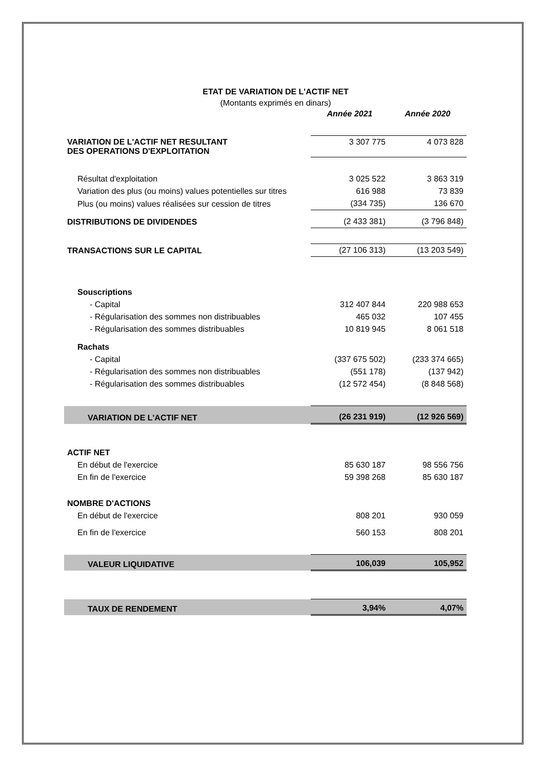ETAT DE VARIATION DE L'ACTIF NET
(Montants exprimés en dinars)
| | Année 2021 | Année 2020 |
| VARIATION DE L'ACTIF NET RESULTANT DES OPERATIONS D'EXPLOITATION | 3 307 775 | 4 073 828 |
| Résultat d'exploitation | 3 025 522 | 3 863 319 |
| Variation des plus (ou moins) values potentielles sur titres | 616 988 | 73 839 |
| Plus (ou moins) values réalisées sur cession de titres | (334 735) | 136 670 |
| DISTRIBUTIONS DE DIVIDENDES | (2 433 381) | (3 796 848) |
| TRANSACTIONS SUR LE CAPITAL | (27 106 313) | (13 203 549) |
| Souscriptions | | |
| - Capital | 312 407 844 | 220 988 653 |
| - Régularisation des sommes non distribuables | 465 032 | 107 455 |
| - Régularisation des sommes distribuables | 10 819 945 | 8 061 518 |
| Rachats | | |
| - Capital | (337 675 502) | (233 374 665) |
| - Régularisation des sommes non distribuables | (551 178) | (137 942) |
| - Régularisation des sommes distribuables | (12 572 454) | (8 848 568) |
| VARIATION DE L'ACTIF NET | (26 231 919) | (12 926 569) |
| ACTIF NET | | |
| En début de l'exercice | 85 630 187 | 98 556 756 |
| En fin de l'exercice | 59 398 268 | 85 630 187 |
| NOMBRE D'ACTIONS | | |
| En début de l'exercice | 808 201 | 930 059 |
| En fin de l'exercice | 560 153 | 808 201 |
| VALEUR LIQUIDATIVE | 106,039 | 105,952 |
| TAUX DE RENDEMENT | 3,94% | 4,07% |